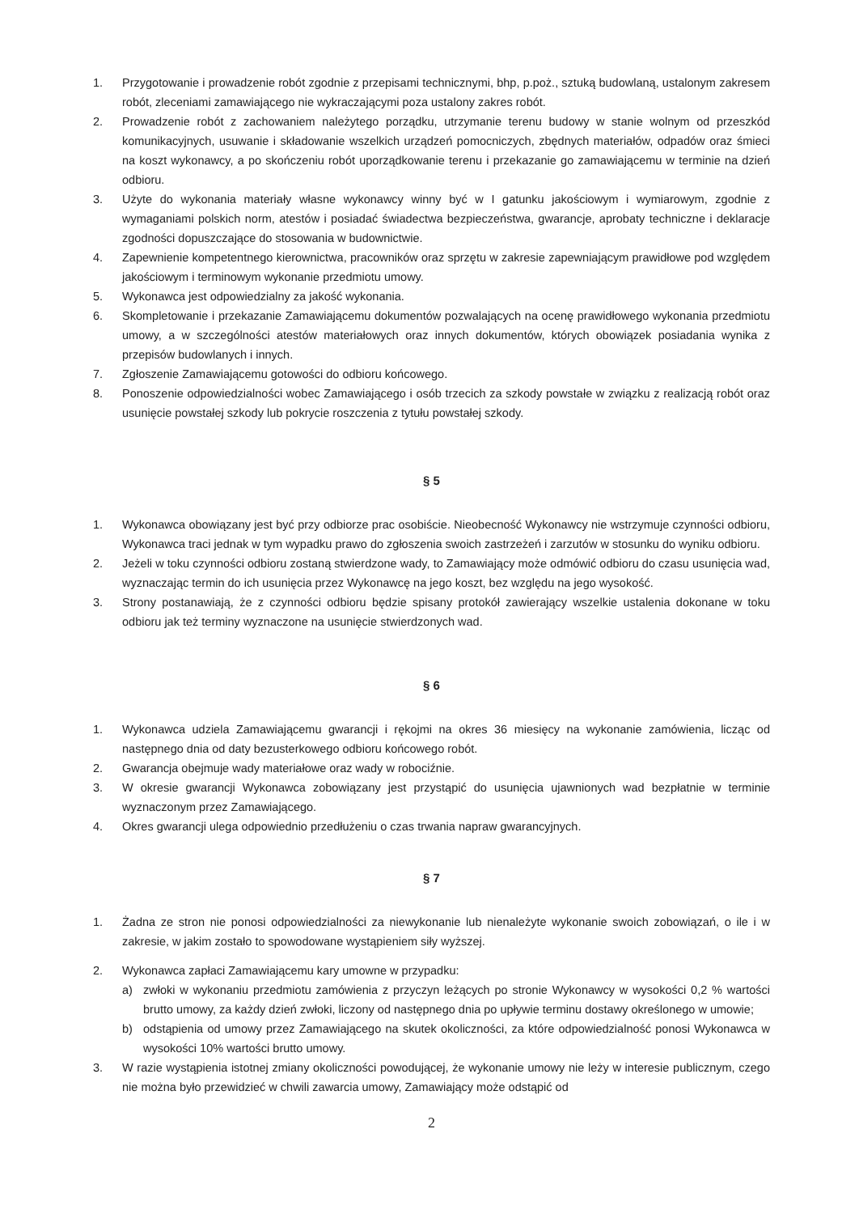1. Przygotowanie i prowadzenie robót zgodnie z przepisami technicznymi, bhp, p.poż., sztuką budowlaną, ustalonym zakresem robót, zleceniami zamawiającego nie wykraczającymi poza ustalony zakres robót.
2. Prowadzenie robót z zachowaniem należytego porządku, utrzymanie terenu budowy w stanie wolnym od przeszkód komunikacyjnych, usuwanie i składowanie wszelkich urządzeń pomocniczych, zbędnych materiałów, odpadów oraz śmieci na koszt wykonawcy, a po skończeniu robót uporządkowanie terenu i przekazanie go zamawiającemu w terminie na dzień odbioru.
3. Użyte do wykonania materiały własne wykonawcy winny być w I gatunku jakościowym i wymiarowym, zgodnie z wymaganiami polskich norm, atestów i posiadać świadectwa bezpieczeństwa, gwarancje, aprobaty techniczne i deklaracje zgodności dopuszczające do stosowania w budownictwie.
4. Zapewnienie kompetentnego kierownictwa, pracowników oraz sprzętu w zakresie zapewniającym prawidłowe pod względem jakościowym i terminowym wykonanie przedmiotu umowy.
5. Wykonawca jest odpowiedzialny za jakość wykonania.
6. Skompletowanie i przekazanie Zamawiającemu dokumentów pozwalających na ocenę prawidłowego wykonania przedmiotu umowy, a w szczególności atestów materiałowych oraz innych dokumentów, których obowiązek posiadania wynika z przepisów budowlanych i innych.
7. Zgłoszenie Zamawiającemu gotowości do odbioru końcowego.
8. Ponoszenie odpowiedzialności wobec Zamawiającego i osób trzecich za szkody powstałe w związku z realizacją robót oraz usunięcie powstałej szkody lub pokrycie roszczenia z tytułu powstałej szkody.
§ 5
1. Wykonawca obowiązany jest być przy odbiorze prac osobiście. Nieobecność Wykonawcy nie wstrzymuje czynności odbioru, Wykonawca traci jednak w tym wypadku prawo do zgłoszenia swoich zastrzeżeń i zarzutów w stosunku do wyniku odbioru.
2. Jeżeli w toku czynności odbioru zostaną stwierdzone wady, to Zamawiający może odmówić odbioru do czasu usunięcia wad, wyznaczając termin do ich usunięcia przez Wykonawcę na jego koszt, bez względu na jego wysokość.
3. Strony postanawiają, że z czynności odbioru będzie spisany protokół zawierający wszelkie ustalenia dokonane w toku odbioru jak też terminy wyznaczone na usunięcie stwierdzonych wad.
§ 6
1. Wykonawca udziela Zamawiającemu gwarancji i rękojmi na okres 36 miesięcy na wykonanie zamówienia, licząc od następnego dnia od daty bezusterkowego odbioru końcowego robót.
2. Gwarancja obejmuje wady materiałowe oraz wady w robociźnie.
3. W okresie gwarancji Wykonawca zobowiązany jest przystąpić do usunięcia ujawnionych wad bezpłatnie w terminie wyznaczonym przez Zamawiającego.
4. Okres gwarancji ulega odpowiednio przedłużeniu o czas trwania napraw gwarancyjnych.
§ 7
1. Żadna ze stron nie ponosi odpowiedzialności za niewykonanie lub nienależyte wykonanie swoich zobowiązań, o ile i w zakresie, w jakim zostało to spowodowane wystąpieniem siły wyższej.
2. Wykonawca zapłaci Zamawiającemu kary umowne w przypadku:
a) zwłoki w wykonaniu przedmiotu zamówienia z przyczyn leżących po stronie Wykonawcy w wysokości 0,2 % wartości brutto umowy, za każdy dzień zwłoki, liczony od następnego dnia po upływie terminu dostawy określonego w umowie;
b) odstąpienia od umowy przez Zamawiającego na skutek okoliczności, za które odpowiedzialność ponosi Wykonawca w wysokości 10% wartości brutto umowy.
3. W razie wystąpienia istotnej zmiany okoliczności powodującej, że wykonanie umowy nie leży w interesie publicznym, czego nie można było przewidzieć w chwili zawarcia umowy, Zamawiający może odstąpić od
2